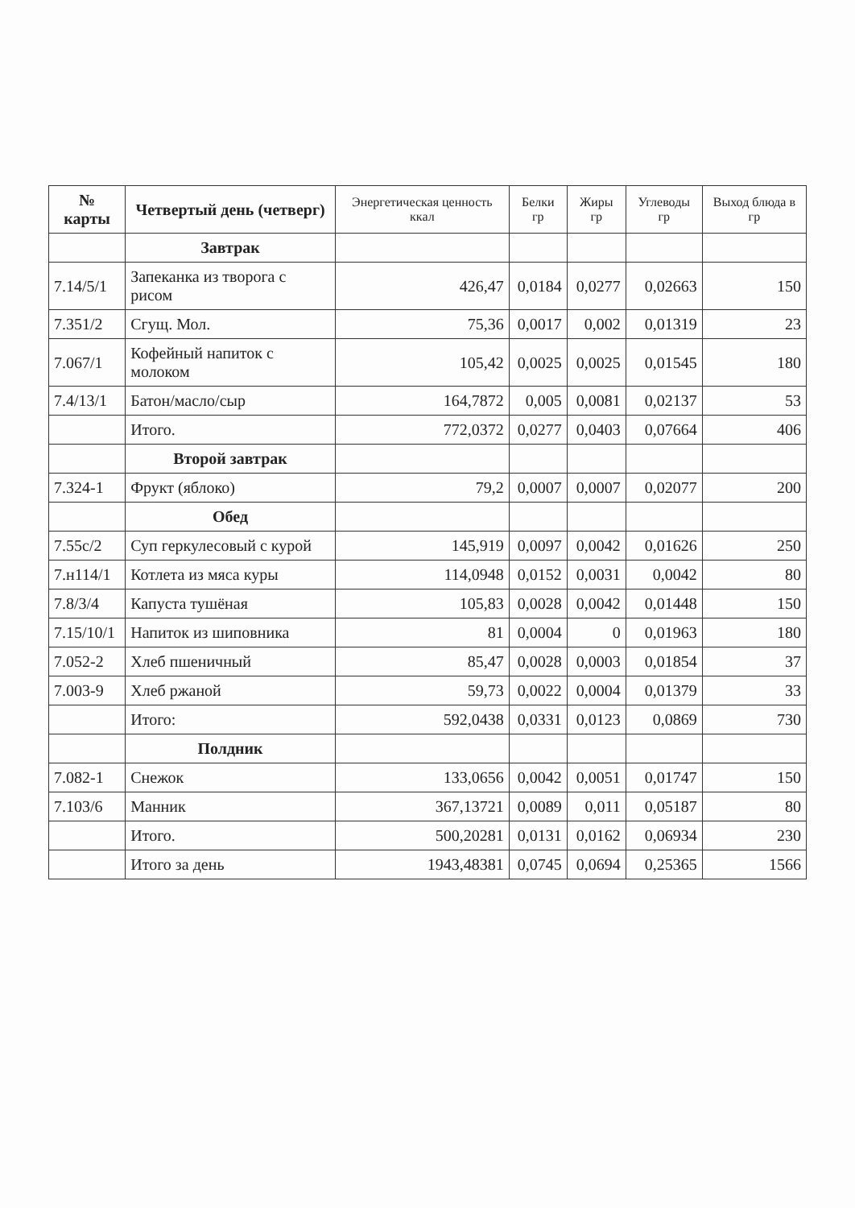| № карты | Четвертый день (четверг) | Энергетическая ценность ккал | Белки гр | Жиры гр | Углеводы гр | Выход блюда в гр |
| --- | --- | --- | --- | --- | --- | --- |
| | Завтрак | | | | | |
| 7.14/5/1 | Запеканка из творога с рисом | 426,47 | 0,0184 | 0,0277 | 0,02663 | 150 |
| 7.351/2 | Сгущ. Мол. | 75,36 | 0,0017 | 0,002 | 0,01319 | 23 |
| 7.067/1 | Кофейный напиток с молоком | 105,42 | 0,0025 | 0,0025 | 0,01545 | 180 |
| 7.4/13/1 | Батон/масло/сыр | 164,7872 | 0,005 | 0,0081 | 0,02137 | 53 |
| | Итого. | 772,0372 | 0,0277 | 0,0403 | 0,07664 | 406 |
| | Второй завтрак | | | | | |
| 7.324-1 | Фрукт (яблоко) | 79,2 | 0,0007 | 0,0007 | 0,02077 | 200 |
| | Обед | | | | | |
| 7.55с/2 | Суп геркулесовый с курой | 145,919 | 0,0097 | 0,0042 | 0,01626 | 250 |
| 7.н114/1 | Котлета из мяса куры | 114,0948 | 0,0152 | 0,0031 | 0,0042 | 80 |
| 7.8/3/4 | Капуста тушёная | 105,83 | 0,0028 | 0,0042 | 0,01448 | 150 |
| 7.15/10/1 | Напиток из шиповника | 81 | 0,0004 | 0 | 0,01963 | 180 |
| 7.052-2 | Хлеб пшеничный | 85,47 | 0,0028 | 0,0003 | 0,01854 | 37 |
| 7.003-9 | Хлеб ржаной | 59,73 | 0,0022 | 0,0004 | 0,01379 | 33 |
| | Итого: | 592,0438 | 0,0331 | 0,0123 | 0,0869 | 730 |
| | Полдник | | | | | |
| 7.082-1 | Снежок | 133,0656 | 0,0042 | 0,0051 | 0,01747 | 150 |
| 7.103/6 | Манник | 367,13721 | 0,0089 | 0,011 | 0,05187 | 80 |
| | Итого. | 500,20281 | 0,0131 | 0,0162 | 0,06934 | 230 |
| | Итого за день | 1943,48381 | 0,0745 | 0,0694 | 0,25365 | 1566 |